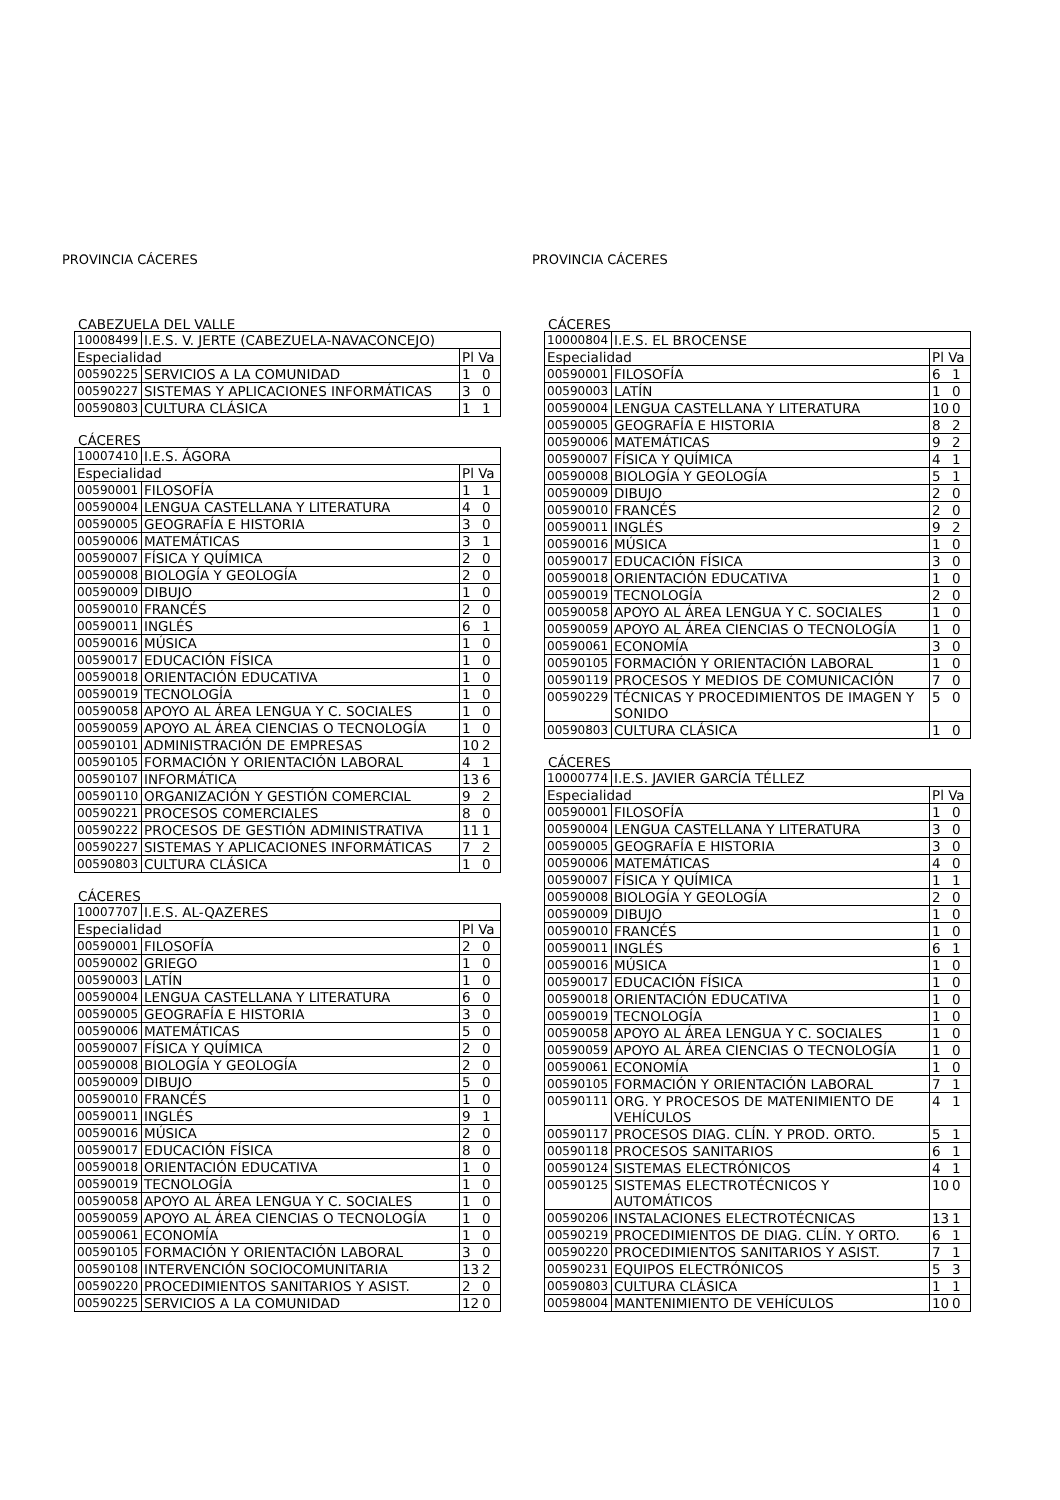PROVINCIA CÁCERES
CABEZUELA DEL VALLE
| 10008499 | I.E.S. V. JERTE (CABEZUELA-NAVACONCEJO) | | |
| Especialidad | | Pl Va | |
| 00590225 | SERVICIOS A LA COMUNIDAD | 1 | 0 |
| 00590227 | SISTEMAS Y APLICACIONES INFORMÁTICAS | 3 | 0 |
| 00590803 | CULTURA CLÁSICA | 1 | 1 |
CÁCERES
| 10007410 | I.E.S. ÁGORA | | |
| Especialidad | | Pl Va | |
| 00590001 | FILOSOFÍA | 1 | 1 |
| 00590004 | LENGUA CASTELLANA Y LITERATURA | 4 | 0 |
| 00590005 | GEOGRAFÍA E HISTORIA | 3 | 0 |
| 00590006 | MATEMÁTICAS | 3 | 1 |
| 00590007 | FÍSICA Y QUÍMICA | 2 | 0 |
| 00590008 | BIOLOGÍA Y GEOLOGÍA | 2 | 0 |
| 00590009 | DIBUJO | 1 | 0 |
| 00590010 | FRANCÉS | 2 | 0 |
| 00590011 | INGLÉS | 6 | 1 |
| 00590016 | MÚSICA | 1 | 0 |
| 00590017 | EDUCACIÓN FÍSICA | 1 | 0 |
| 00590018 | ORIENTACIÓN EDUCATIVA | 1 | 0 |
| 00590019 | TECNOLOGÍA | 1 | 0 |
| 00590058 | APOYO AL ÁREA LENGUA Y C. SOCIALES | 1 | 0 |
| 00590059 | APOYO AL ÁREA CIENCIAS O TECNOLOGÍA | 1 | 0 |
| 00590101 | ADMINISTRACIÓN DE EMPRESAS | 10 | 2 |
| 00590105 | FORMACIÓN Y ORIENTACIÓN LABORAL | 4 | 1 |
| 00590107 | INFORMÁTICA | 13 | 6 |
| 00590110 | ORGANIZACIÓN Y GESTIÓN COMERCIAL | 9 | 2 |
| 00590221 | PROCESOS COMERCIALES | 8 | 0 |
| 00590222 | PROCESOS DE GESTIÓN ADMINISTRATIVA | 11 | 1 |
| 00590227 | SISTEMAS Y APLICACIONES INFORMÁTICAS | 7 | 2 |
| 00590803 | CULTURA CLÁSICA | 1 | 0 |
CÁCERES
| 10007707 | I.E.S. AL-QAZERES | | |
| Especialidad | | Pl Va | |
| 00590001 | FILOSOFÍA | 2 | 0 |
| 00590002 | GRIEGO | 1 | 0 |
| 00590003 | LATÍN | 1 | 0 |
| 00590004 | LENGUA CASTELLANA Y LITERATURA | 6 | 0 |
| 00590005 | GEOGRAFÍA E HISTORIA | 3 | 0 |
| 00590006 | MATEMÁTICAS | 5 | 0 |
| 00590007 | FÍSICA Y QUÍMICA | 2 | 0 |
| 00590008 | BIOLOGÍA Y GEOLOGÍA | 2 | 0 |
| 00590009 | DIBUJO | 5 | 0 |
| 00590010 | FRANCÉS | 1 | 0 |
| 00590011 | INGLÉS | 9 | 1 |
| 00590016 | MÚSICA | 2 | 0 |
| 00590017 | EDUCACIÓN FÍSICA | 8 | 0 |
| 00590018 | ORIENTACIÓN EDUCATIVA | 1 | 0 |
| 00590019 | TECNOLOGÍA | 1 | 0 |
| 00590058 | APOYO AL ÁREA LENGUA Y C. SOCIALES | 1 | 0 |
| 00590059 | APOYO AL ÁREA CIENCIAS O TECNOLOGÍA | 1 | 0 |
| 00590061 | ECONOMÍA | 1 | 0 |
| 00590105 | FORMACIÓN Y ORIENTACIÓN LABORAL | 3 | 0 |
| 00590108 | INTERVENCIÓN SOCIOCOMUNITARIA | 13 | 2 |
| 00590220 | PROCEDIMIENTOS SANITARIOS Y ASIST. | 2 | 0 |
| 00590225 | SERVICIOS A LA COMUNIDAD | 12 | 0 |
PROVINCIA CÁCERES
CÁCERES
| 10000804 | I.E.S. EL BROCENSE | | |
| Especialidad | | Pl Va | |
| 00590001 | FILOSOFÍA | 6 | 1 |
| 00590003 | LATÍN | 1 | 0 |
| 00590004 | LENGUA CASTELLANA Y LITERATURA | 10 | 0 |
| 00590005 | GEOGRAFÍA E HISTORIA | 8 | 2 |
| 00590006 | MATEMÁTICAS | 9 | 2 |
| 00590007 | FÍSICA Y QUÍMICA | 4 | 1 |
| 00590008 | BIOLOGÍA Y GEOLOGÍA | 5 | 1 |
| 00590009 | DIBUJO | 2 | 0 |
| 00590010 | FRANCÉS | 2 | 0 |
| 00590011 | INGLÉS | 9 | 2 |
| 00590016 | MÚSICA | 1 | 0 |
| 00590017 | EDUCACIÓN FÍSICA | 3 | 0 |
| 00590018 | ORIENTACIÓN EDUCATIVA | 1 | 0 |
| 00590019 | TECNOLOGÍA | 2 | 0 |
| 00590058 | APOYO AL ÁREA LENGUA Y C. SOCIALES | 1 | 0 |
| 00590059 | APOYO AL ÁREA CIENCIAS O TECNOLOGÍA | 1 | 0 |
| 00590061 | ECONOMÍA | 3 | 0 |
| 00590105 | FORMACIÓN Y ORIENTACIÓN LABORAL | 1 | 0 |
| 00590119 | PROCESOS Y MEDIOS DE COMUNICACIÓN | 7 | 0 |
| 00590229 | TÉCNICAS Y PROCEDIMIENTOS DE IMAGEN Y SONIDO | 5 | 0 |
| 00590803 | CULTURA CLÁSICA | 1 | 0 |
CÁCERES
| 10000774 | I.E.S. JAVIER GARCÍA TÉLLEZ | | |
| Especialidad | | Pl Va | |
| 00590001 | FILOSOFÍA | 1 | 0 |
| 00590004 | LENGUA CASTELLANA Y LITERATURA | 3 | 0 |
| 00590005 | GEOGRAFÍA E HISTORIA | 3 | 0 |
| 00590006 | MATEMÁTICAS | 4 | 0 |
| 00590007 | FÍSICA Y QUÍMICA | 1 | 1 |
| 00590008 | BIOLOGÍA Y GEOLOGÍA | 2 | 0 |
| 00590009 | DIBUJO | 1 | 0 |
| 00590010 | FRANCÉS | 1 | 0 |
| 00590011 | INGLÉS | 6 | 1 |
| 00590016 | MÚSICA | 1 | 0 |
| 00590017 | EDUCACIÓN FÍSICA | 1 | 0 |
| 00590018 | ORIENTACIÓN EDUCATIVA | 1 | 0 |
| 00590019 | TECNOLOGÍA | 1 | 0 |
| 00590058 | APOYO AL ÁREA LENGUA Y C. SOCIALES | 1 | 0 |
| 00590059 | APOYO AL ÁREA CIENCIAS O TECNOLOGÍA | 1 | 0 |
| 00590061 | ECONOMÍA | 1 | 0 |
| 00590105 | FORMACIÓN Y ORIENTACIÓN LABORAL | 7 | 1 |
| 00590111 | ORG. Y PROCESOS DE MATENIMIENTO DE VEHÍCULOS | 4 | 1 |
| 00590117 | PROCESOS DIAG. CLÍN. Y PROD. ORTO. | 5 | 1 |
| 00590118 | PROCESOS SANITARIOS | 6 | 1 |
| 00590124 | SISTEMAS ELECTRÓNICOS | 4 | 1 |
| 00590125 | SISTEMAS ELECTROTÉCNICOS Y AUTOMÁTICOS | 10 | 0 |
| 00590206 | INSTALACIONES ELECTROTÉCNICAS | 13 | 1 |
| 00590219 | PROCEDIMIENTOS DE DIAG. CLÍN. Y ORTO. | 6 | 1 |
| 00590220 | PROCEDIMIENTOS SANITARIOS Y ASIST. | 7 | 1 |
| 00590231 | EQUIPOS ELECTRÓNICOS | 5 | 3 |
| 00590803 | CULTURA CLÁSICA | 1 | 1 |
| 00598004 | MANTENIMIENTO DE VEHÍCULOS | 10 | 0 |